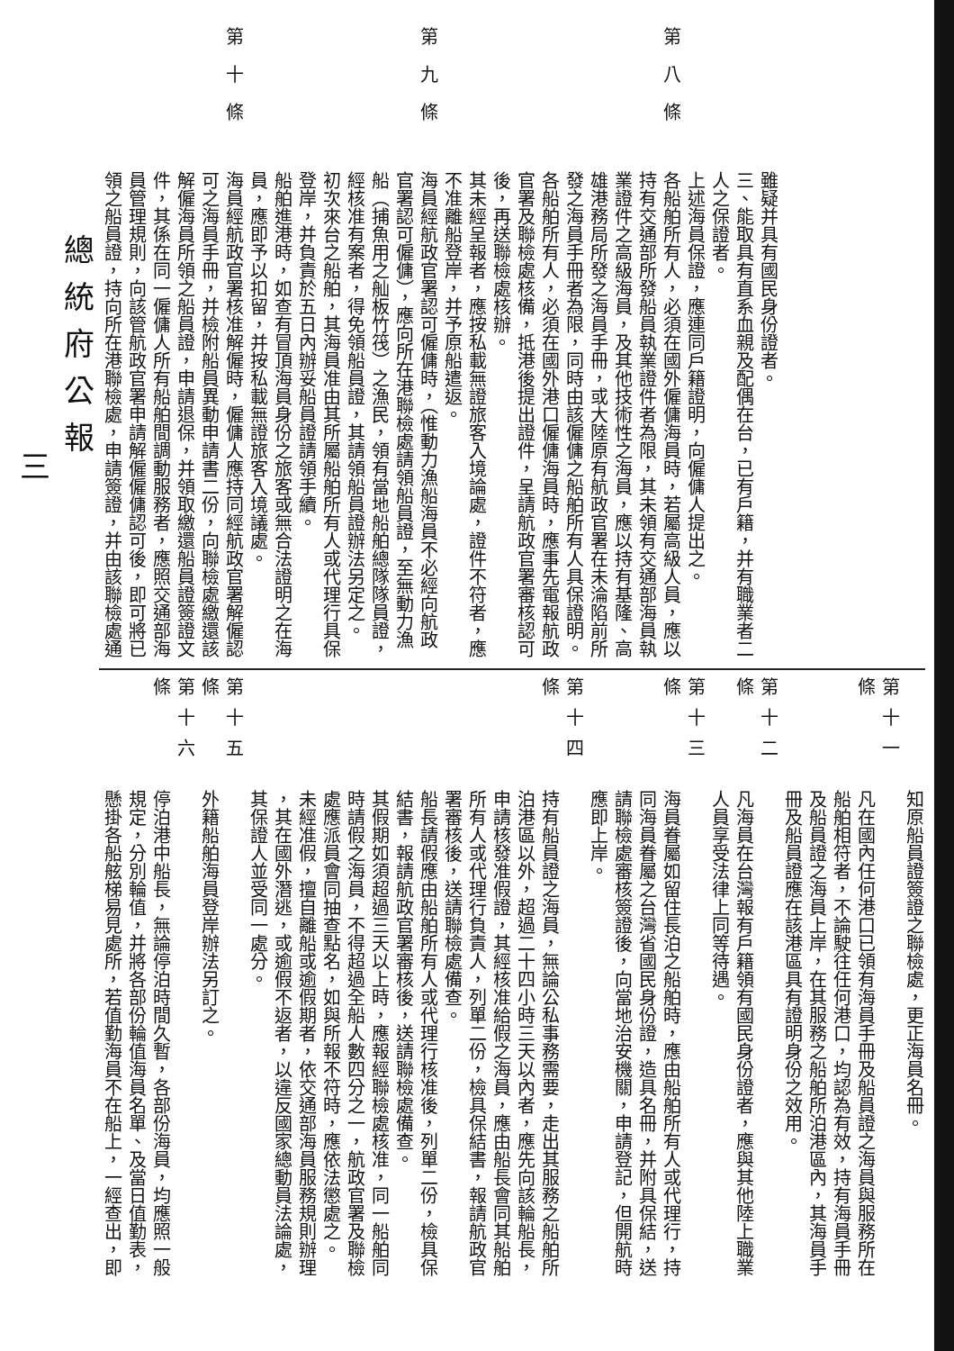雖疑并具有國民身份證者。
三、能取具有直系血親及配偶在台，已有戶籍，并有職業者二
人之保證者。
上述海員保證，應連同戶籍證明，向僱傭人提出之。
第八條各船舶所有人，必須在國外僱傭海員時，若屬高級人員，應以
持有交通部所發船員執業證件者為限，其未領有交通部海員執
業證件之高級海員，及其他技術性之海員，應以持有基隆、高
雄港務局所發之海員手冊，或大陸原有航政官署在未淪陷前所
發之海員手冊者為限，同時由該僱傭之船舶所有人具保證明。
各船舶所有人，必須在國外港口僱傭海員時，應事先電報航政
官署及聯檢處核備，抵港後提出證件，呈請航政官署審核認可
後，再送聯檢處核辦。
其未經呈報者，應按私載無證旅客入境論處，證件不符者，應
不准離船登岸，并予原船遣返。
第九條海員經航政官署認可僱傭時，（惟動力漁船海員不必經向航政
官署認可僱傭），應向所在港聯檢處請領船員證，至無動力漁
船（捕魚用之舢板竹筏）之漁民，領有當地船舶總隊隊員證，
經核准有案者，得免領船員證，其請領船員證辦法另定之。
初次來台之船舶，其海員准由其所屬船舶所有人或代理行具保
登岸，并負責於五日內辦妥船員證請領手續。
船舶進港時，如查有冒頂海員身份之旅客或無合法證明之在海
員，應即予以扣留，并按私載無證旅客入境議處。
第十條海員經航政官署核准解僱時，僱傭人應持同經航政官署解僱認
可之海員手冊，并檢附船員異動申請書二份，向聯檢處繳還該
解僱海員所領之船員證，申請退保，并領取繳還船員證簽證文
件，其係在同一僱傭人所有船舶間調動服務者，應照交通部海
員管理規則，向該管航政官署申請解僱僱傭認可後，即可將已
領之船員證，持向所在港聯檢處，申請簽證，并由該聯檢處通
知原船員證簽證之聯檢處，更正海員名冊。
第十一條凡在國內任何港口已領有海員手冊及船員證之海員與服務所在
船舶相符者，不論駛往任何港口，均認為有效，持有海員手冊
及船員證之海員上岸，在其服務之船舶所泊港區內，其海員手
冊及船員證應在該港區具有證明身份之效用。
第十二條凡海員在台灣報有戶籍領有國民身份證者，應與其他陸上職業
人員享受法律上同等待遇。
第十三條海員眷屬如留住長泊之船舶時，應由船舶所有人或代理行，持
同海員眷屬之台灣省國民身份證，造具名冊，并附具保結，送
請聯檢處審核簽證後，向當地治安機關，申請登記，但開航時
應即上岸。
第十四條持有船員證之海員，無論公私事務需要，走出其服務之船舶所
泊港區以外，超過二十四小時三天以內者，應先向該輪船長，
申請核發准假證，其經核准給假之海員，應由船長會同其船舶
所有人或代理行負責人，列單二份，檢具保結書，報請航政官
署審核後，送請聯檢處備查。
船長請假應由船舶所有人或代理行核准後，列單二份，檢具保
結書，報請航政官署審核後，送請聯檢處備查。
其假期如須超過三天以上時，應報經聯檢處核准，同一船舶同
時請假之海員，不得超過全船人數四分之一，航政官署及聯檢
處應派員會同抽查點名，如與所報不符時，應依法懲處之。
未經准假，擅自離船或逾假期者，依交通部海員服務規則辦理
，其在國外潛逃，或逾假不返者，以違反國家總動員法論處，
其保證人並受同一處分。
第十五條外籍船舶海員登岸辦法另訂之。
第十六條停泊港中船長，無論停泊時間久暫，各部份海員，均應照一般
規定，分別輪值，并將各部份輪值海員名單、及當日值勤表，
懸掛各船舷梯易見處所，若值勤海員不在船上，一經查出，即
總統府公報
三